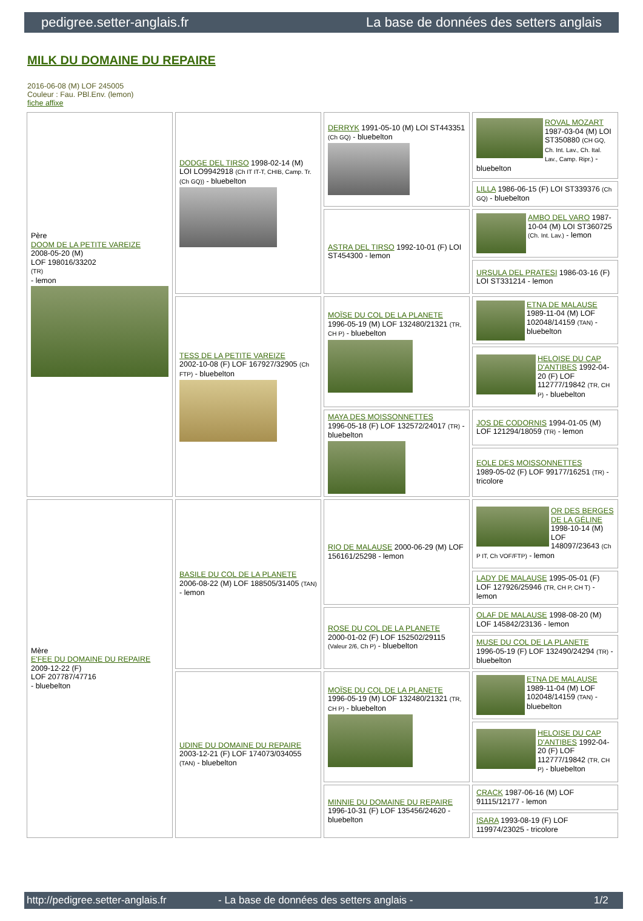pedigree.setter-anglais.fr La base de données des setters anglais
MILK DU DOMAINE DU REPAIRE
2016-06-08 (M) LOF 245005
Couleur : Fau. PBl.Env. (lemon)
fiche affixe
| Père DOOM DE LA PETITE VAREIZE 2008-05-20 (M) LOF 198016/33202 (TR) - lemon | DODGE DEL TIRSO 1998-02-14 (M) LOI LO9942918 (Ch IT IT-T, CHIB, Camp. Tr. (Ch GQ)) - bluebelton | DERRYK 1991-05-10 (M) LOI ST443351 (Ch GQ) - bluebelton | ROVAL MOZART 1987-03-04 (M) LOI ST350880 (CH GQ, Ch. Int. Lav., Ch. Ital. Lav., Camp. Ripr.) - bluebelton |
| | | | LILLA 1986-06-15 (F) LOI ST339376 (Ch GQ) - bluebelton |
| | | ASTRA DEL TIRSO 1992-10-01 (F) LOI ST454300 - lemon | AMBO DEL VARO 1987-10-04 (M) LOI ST360725 (Ch. Int. Lav.) - lemon |
| | | | URSULA DEL PRATESI 1986-03-16 (F) LOI ST331214 - lemon |
| | TESS DE LA PETITE VAREIZE 2002-10-08 (F) LOF 167927/32905 (Ch FTP) - bluebelton | MOÏSE DU COL DE LA PLANETE 1996-05-19 (M) LOF 132480/21321 (TR, CH P) - bluebelton | ETNA DE MALAUSE 1989-11-04 (M) LOF 102048/14159 (TAN) - bluebelton |
| | | | HELOISE DU CAP D'ANTIBES 1992-04-20 (F) LOF 112777/19842 (TR, CH P) - bluebelton |
| | | MAYA DES MOISSONNETTES 1996-05-18 (F) LOF 132572/24017 (TR) - bluebelton | JOS DE CODORNIS 1994-01-05 (M) LOF 121294/18059 (TR) - lemon |
| | | | EOLE DES MOISSONNETTES 1989-05-02 (F) LOF 99177/16251 (TR) - tricolore |
| Mère E'FEE DU DOMAINE DU REPAIRE 2009-12-22 (F) LOF 207787/47716 - bluebelton | BASILE DU COL DE LA PLANETE 2006-08-22 (M) LOF 188505/31405 (TAN) - lemon | RIO DE MALAUSE 2000-06-29 (M) LOF 156161/25298 - lemon | OR DES BERGES DE LA GÉLINE 1998-10-14 (M) LOF 148097/23643 (Ch P IT, Ch VOF/FTP) - lemon |
| | | | LADY DE MALAUSE 1995-05-01 (F) LOF 127926/25946 (TR, CH P, CH T) - lemon |
| | | ROSE DU COL DE LA PLANETE 2000-01-02 (F) LOF 152502/29115 (Valeur 2/6, Ch P) - bluebelton | OLAF DE MALAUSE 1998-08-20 (M) LOF 145842/23136 - lemon |
| | | | MUSE DU COL DE LA PLANETE 1996-05-19 (F) LOF 132490/24294 (TR) - bluebelton |
| | UDINE DU DOMAINE DU REPAIRE 2003-12-21 (F) LOF 174073/034055 (TAN) - bluebelton | MOÏSE DU COL DE LA PLANETE 1996-05-19 (M) LOF 132480/21321 (TR, CH P) - bluebelton | ETNA DE MALAUSE 1989-11-04 (M) LOF 102048/14159 (TAN) - bluebelton |
| | | | HELOISE DU CAP D'ANTIBES 1992-04-20 (F) LOF 112777/19842 (TR, CH P) - bluebelton |
| | | MINNIE DU DOMAINE DU REPAIRE 1996-10-31 (F) LOF 135456/24620 - bluebelton | CRACK 1987-06-16 (M) LOF 91115/12177 - lemon |
| | | | ISARA 1993-08-19 (F) LOF 119974/23025 - tricolore |
http://pedigree.setter-anglais.fr - La base de données des setters anglais - 1/2